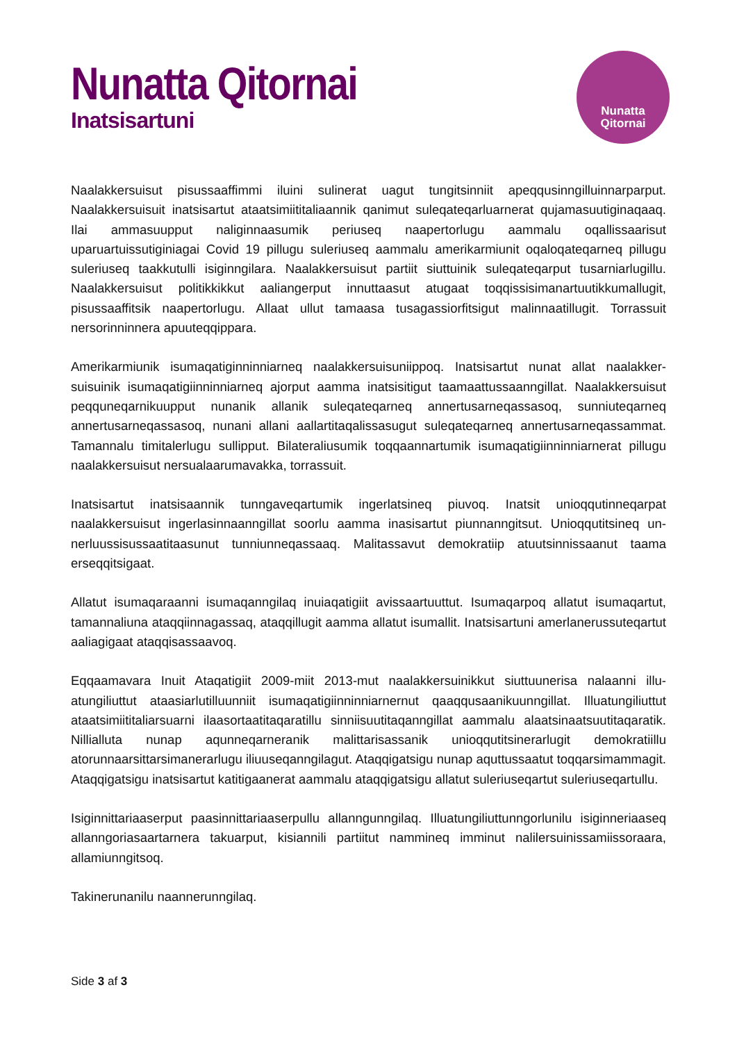Nunatta Qitornai
Inatsisartuni
Nunatta
Qitornai
Naalakkersuisut pisussaaffimmi iluini sulinerat uagut tungitsinniit apeqqusinngilluinnarparput. Naalakkersuisuit inatsisartut ataatsimiititaliaannik qanimut suleqateqarluarnerat qujamasuutigi­naqaaq. Ilai ammasuupput naliginnaasumik periuseq naapertorlugu aammalu oqallissaarisut uparuartuissutiginiagai Covid 19 pillugu suleriuseq aammalu amerikarmiunit oqaloqateqarneq pillugu suleriuseq taakkutulli isiginngilara. Naalakkersuisut partiit siuttuinik suleqateqarput tusar­niarlugillu. Naalakkersuisut politikkikkut aaliangerput innuttaasut atugaat toqqissisimanartuutikku­mallugit, pisussaaffitsik naapertorlugu. Allaat ullut tamaasa tusagassiorfitsigut malinnaatillugit. Torrassuit nersorinninnera apuuteqqippara.
Amerikarmiunik isumaqatiginninniarneq naalakkersuisuniippoq. Inatsisartut nunat allat naalakker­suisuinik isumaqatigiinninniarneq ajorput aamma inatsisitigut taamaattussaanngillat. Naalakker­suisut peqquneqarnikuupput nunanik allanik suleqateqarneq annertusarneqassasoq, sunni­uteqarneq annertusarneqassasoq, nunani allani aallartitaqalissasugut suleqateqarneq annertusar­neqassammat. Tamannalu timitalerlugu sullipput. Bilateraliusumik toqqaannartumik isumaqatigi­inninniarnerat pillugu naalakkersuisut nersualaarumavakka, torrassuit.
Inatsisartut inatsisaannik tunngaveqartumik ingerlatsineq piuvoq. Inatsit unioqqutinneqarpat naalakkersuisut ingerlasinnaanngillat soorlu aamma inasisartut piunnanngitsut. Unioqqutitsineq un­nerluussisussaatitaasunut tunniunneqassaaq. Malitassavut demokratiip atuutsinnissaanut taama erseqqitsigaat.
Allatut isumaqaraanni isumaqanngilaq inuiaqatigiit avissaartuuttut. Isumaqarpoq allatut isu­maqartut, tamannaliuna ataqqiinnagassaq, ataqqillugit aamma allatut isumallit. Inatsisartuni amer­lanerussuteqartut aaliagigaat ataqqisassaavoq.
Eqqaamavara Inuit Ataqatigiit 2009-miit 2013-mut naalakkersuinikkut siuttuunerisa nalaanni illu­atungiliuttut ataasiarlutilluunniit isumaqatigiinninniarnernut qaaqqusaanikuunngillat. Illuatungiliut­tut ataatsimiititaliarsuarni ilaasortaatitaqaratillu sinniisuutitaqanngillat aammalu alaatsinaatsuuti­taqaratik. Nillialluta nunap aqunneqarneranik malittarisassanik unioqqutitsinerarlugit demokratiillu atorunnaarsittarsimanerarlugu iliuuseqanngilagut. Ataqqigatsigu nunap aquttussaatut toq­qarsimammagit. Ataqqigatsigu inatsisartut katitigaanerat aammalu ataqqigatsigu allatut suleriu­seqartut suleriuseqartullu.
Isiginnittariaaserput paasinnittariaaserpullu allanngunngilaq. Illuatungiliuttunngorlunilu isiginne­riaaseq allanngoriasaartarnera takuarput, kisiannili partiitut nammineq imminut nalilersuinissamiis­soraara, allamiunngitsoq.
Takinerunanilu naannerunngilaq.
Side 3 af 3